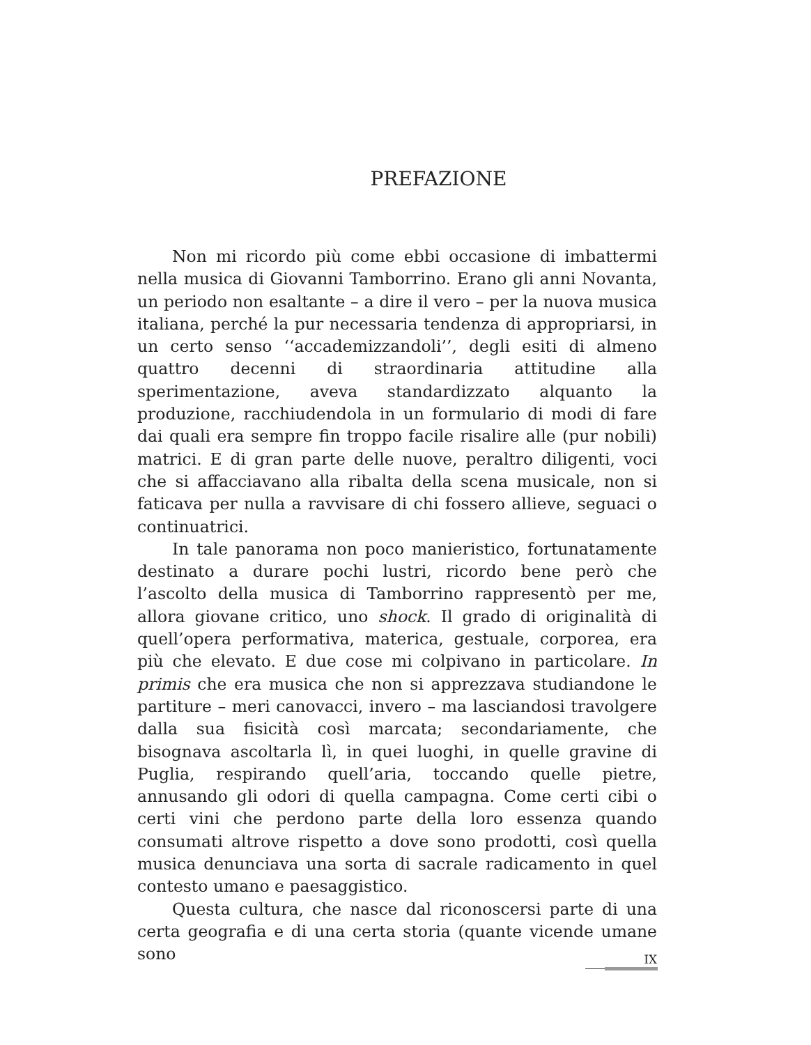PREFAZIONE
Non mi ricordo più come ebbi occasione di imbattermi nella musica di Giovanni Tamborrino. Erano gli anni Novanta, un periodo non esaltante – a dire il vero – per la nuova musica italiana, perché la pur necessaria tendenza di appropriarsi, in un certo senso ‘‘accademizzandoli’’, degli esiti di almeno quattro decenni di straordinaria attitudine alla sperimentazione, aveva standardizzato alquanto la produzione, racchiudendola in un formulario di modi di fare dai quali era sempre fin troppo facile risalire alle (pur nobili) matrici. E di gran parte delle nuove, peraltro diligenti, voci che si affacciavano alla ribalta della scena musicale, non si faticava per nulla a ravvisare di chi fossero allieve, seguaci o continuatrici.
In tale panorama non poco manieristico, fortunatamente destinato a durare pochi lustri, ricordo bene però che l’ascolto della musica di Tamborrino rappresentò per me, allora giovane critico, uno shock. Il grado di originalità di quell’opera performativa, materica, gestuale, corporea, era più che elevato. E due cose mi colpivano in particolare. In primis che era musica che non si apprezzava studiandone le partiture – meri canovacci, invero – ma lasciandosi travolgere dalla sua fisicità così marcata; secondariamente, che bisognava ascoltarla lì, in quei luoghi, in quelle gravine di Puglia, respirando quell’aria, toccando quelle pietre, annusando gli odori di quella campagna. Come certi cibi o certi vini che perdono parte della loro essenza quando consumati altrove rispetto a dove sono prodotti, così quella musica denunciava una sorta di sacrale radicamento in quel contesto umano e paesaggistico.
Questa cultura, che nasce dal riconoscersi parte di una certa geografia e di una certa storia (quante vicende umane sono
IX